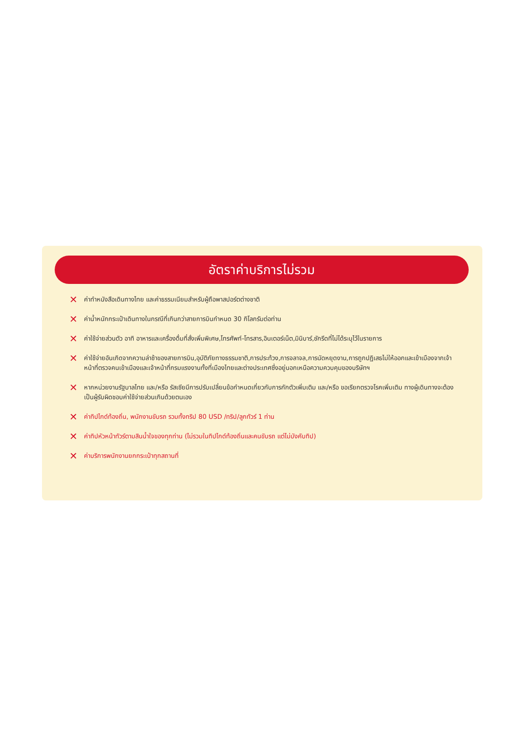อัตราค่าบริการไม่รวม
✕ ค่าทำหนังสือเดินทางไทย และค่าธรรมเนียมสำหรับผู้ถือพาสปอร์ตต่างชาติ
✕ ค่าน้ำหนักกระเป๋าเดินทางในกรณีที่เกินกว่าสายการบินกำหนด 30 กิโลกรัมต่อท่าน
✕ ค่าใช้จ่ายส่วนตัว อาทิ อาหารและเครื่องดื่มที่สั่งเพิ่มพิเศษ,โทรศัพท์-โทรสาร,อินเตอร์เน็ต,มินิบาร์,ซักรีดที่ไม่ได้ระบุไว้ในรายการ
✕ ค่าใช้จ่ายอันเกิดจากความล่าช้าของสายการบิน,อุบัติภัยทางธรรมชาติ,การประท้วง,การจลาจล,การนัดหยุดงาน,การถูกปฏิเสธไม่ให้ออกและเข้าเมืองจากเจ้าหน้าที่ตรวจคนเข้าเมืองและเจ้าหน้าที่กรมแรงงานทั้งที่เมืองไทยและต่างประเทศซึ่งอยู่นอกเหนือความควบคุมของบริษัทฯ
✕ หากหน่วยงานรัฐบาลไทย และ/หรือ รัสเซียมีการปรับเปลี่ยนข้อกำหนดเกี่ยวกับการกักตัวเพิ่มเติม และ/หรือ ขอเรียกตรวจโรคเพิ่มเติม ทางผู้เดินทางจะต้องเป็นผู้รับผิดชอบค่าใช้จ่ายส่วนเกินด้วยตนเอง
✕ ค่าทิปไกด์ท้องถิ่น, พนักงานขับรถ รวมทั้งทริป 80 USD /ทริป/ลูกทัวร์ 1 ท่าน
✕ ค่าทิปหัวหน้าทัวร์ตามสินน้ำใจของทุกท่าน (ไม่รวมในทิปไกด์ท้องถิ่นและคนขับรถ แต่ไม่บังคับทิป)
✕ ค่าบริการพนักงานยกกระเป๋าทุกสถานที่